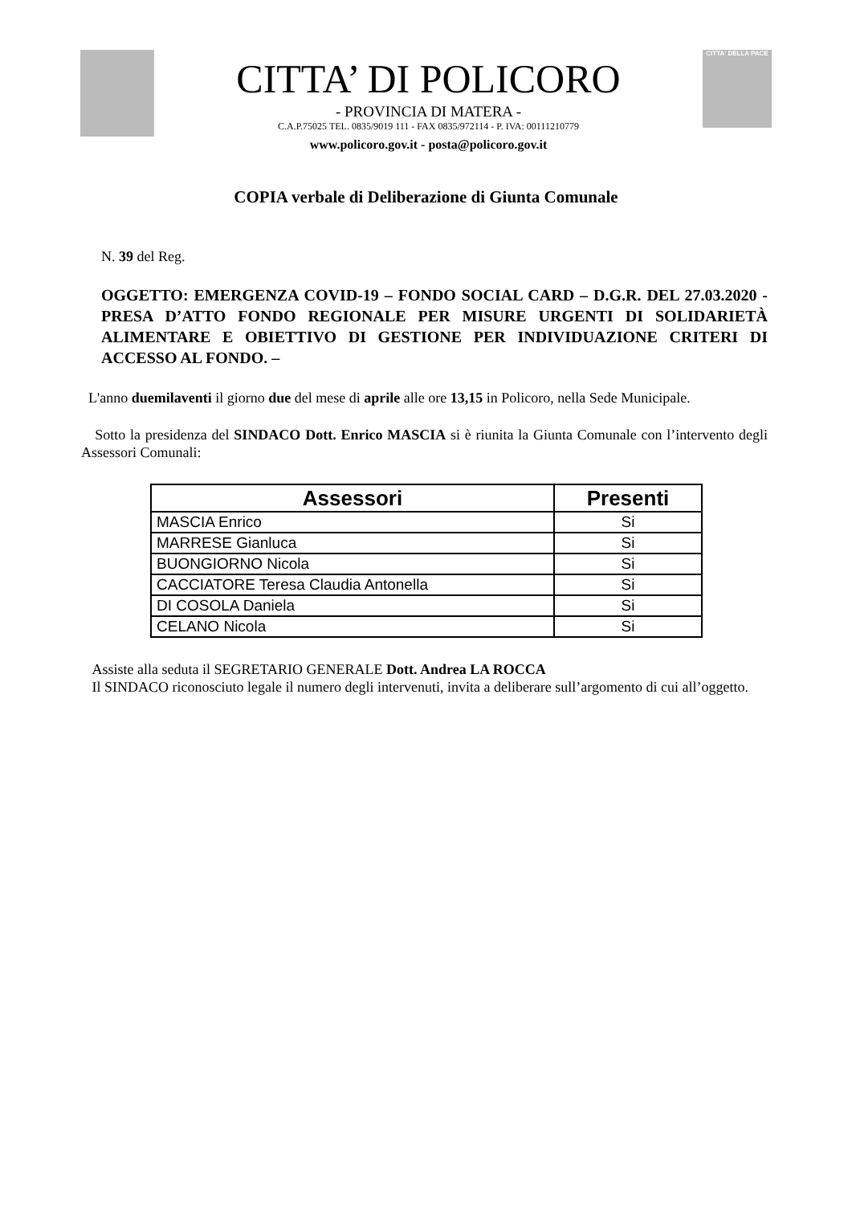CITTA’ DI POLICORO
- PROVINCIA DI MATERA -
C.A.P.75025 TEL. 0835/9019 111 - FAX 0835/972114 - P. IVA: 00111210779
www.policoro.gov.it - posta@policoro.gov.it
CITTA' DELLA PACE
COPIA verbale di Deliberazione di Giunta Comunale
N. 39 del Reg.
OGGETTO: EMERGENZA COVID-19 – FONDO SOCIAL CARD – D.G.R. DEL 27.03.2020 - PRESA D’ATTO FONDO REGIONALE PER MISURE URGENTI DI SOLIDARIETÀ ALIMENTARE E OBIETTIVO DI GESTIONE PER INDIVIDUAZIONE CRITERI DI ACCESSO AL FONDO. –
L'anno duemilaventi il giorno due del mese di aprile alle ore 13,15 in Policoro, nella Sede Municipale.
Sotto la presidenza del SINDACO Dott. Enrico MASCIA si è riunita la Giunta Comunale con l’intervento degli Assessori Comunali:
| Assessori | Presenti |
| --- | --- |
| MASCIA Enrico | Si |
| MARRESE Gianluca | Si |
| BUONGIORNO Nicola | Si |
| CACCIATORE Teresa Claudia Antonella | Si |
| DI COSOLA Daniela | Si |
| CELANO Nicola | Si |
Assiste alla seduta il SEGRETARIO GENERALE Dott. Andrea LA ROCCA
Il SINDACO riconosciuto legale il numero degli intervenuti, invita a deliberare sull’argomento di cui all’oggetto.